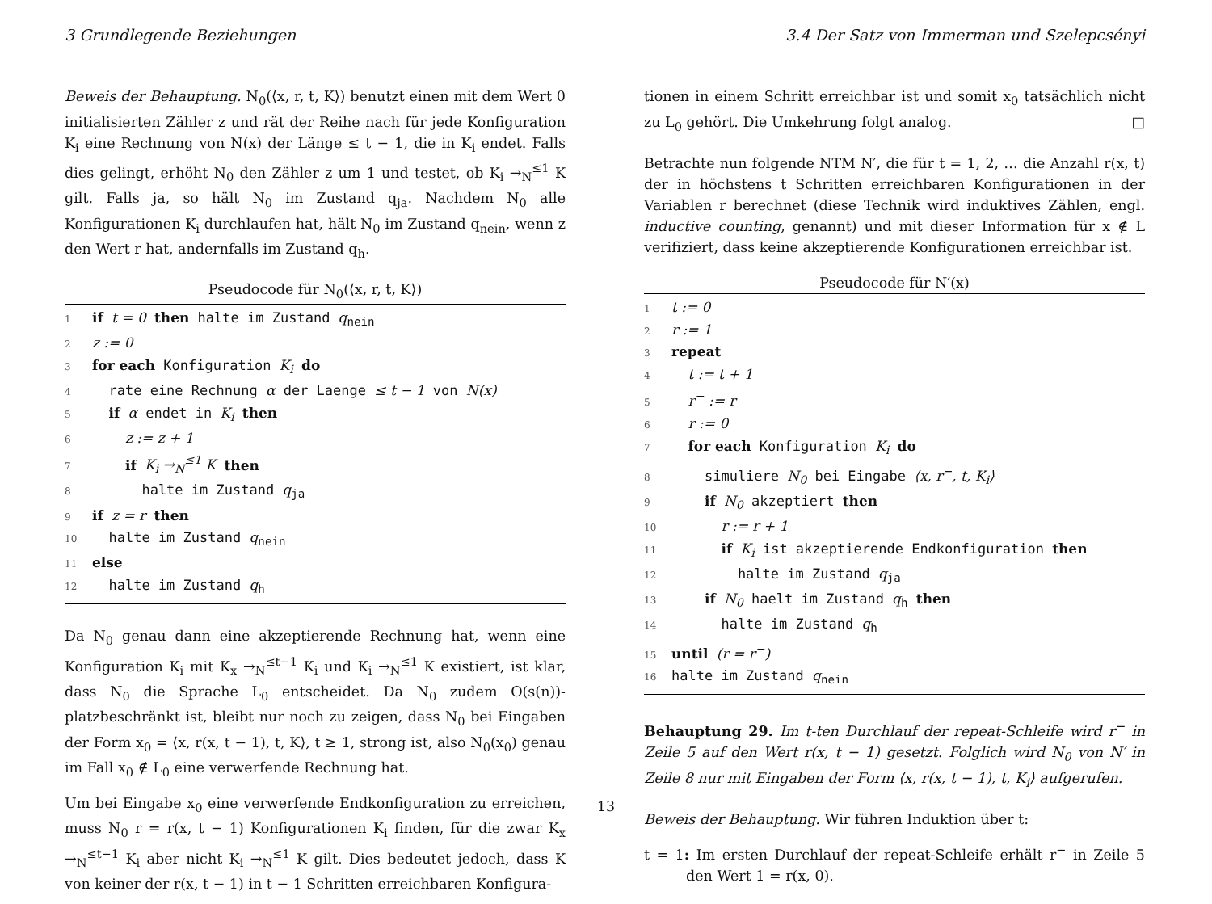3 Grundlegende Beziehungen 3.4 Der Satz von Immerman und Szelepcsényi
Beweis der Behauptung. N<sub>0</sub>(⟨x, r, t, K⟩) benutzt einen mit dem Wert 0 initialisierten Zähler z und rät der Reihe nach für jede Konfiguration K<sub>i</sub> eine Rechnung von N(x) der Länge ≤ t − 1, die in K<sub>i</sub> endet. Falls dies gelingt, erhöht N<sub>0</sub> den Zähler z um 1 und testet, ob K<sub>i</sub> →<sub>N</sub><sup>≤1</sup> K gilt. Falls ja, so hält N<sub>0</sub> im Zustand q<sub>ja</sub>. Nachdem N<sub>0</sub> alle Konfigurationen K<sub>i</sub> durchlaufen hat, hält N<sub>0</sub> im Zustand q<sub>nein</sub>, wenn z den Wert r hat, andernfalls im Zustand q<sub>h</sub>.
Pseudocode für N<sub>0</sub>(⟨x, r, t, K⟩)
1 if t = 0 then halte im Zustand q<sub>nein</sub>
2 z := 0
3 for each Konfiguration K<sub>i</sub> do
4 rate eine Rechnung α der Laenge ≤ t − 1 von N(x)
5 if α endet in K<sub>i</sub> then
6 z := z + 1
7 if K<sub>i</sub> →<sub>N</sub><sup>≤1</sup> K then
8 halte im Zustand q<sub>ja</sub>
9 if z = r then
10 halte im Zustand q<sub>nein</sub>
11 else
12 halte im Zustand q<sub>h</sub>
Da N<sub>0</sub> genau dann eine akzeptierende Rechnung hat, wenn eine Konfiguration K<sub>i</sub> mit K<sub>x</sub> →<sub>N</sub><sup>≤t−1</sup> K<sub>i</sub> und K<sub>i</sub> →<sub>N</sub><sup>≤1</sup> K existiert, ist klar, dass N<sub>0</sub> die Sprache L<sub>0</sub> entscheidet. Da N<sub>0</sub> zudem O(s(n))-platzbeschränkt ist, bleibt nur noch zu zeigen, dass N<sub>0</sub> bei Eingaben der Form x<sub>0</sub> = ⟨x, r(x, t − 1), t, K⟩, t ≥ 1, strong ist, also N<sub>0</sub>(x<sub>0</sub>) genau im Fall x<sub>0</sub> ∉ L<sub>0</sub> eine verwerfende Rechnung hat.
Um bei Eingabe x<sub>0</sub> eine verwerfende Endkonfiguration zu erreichen, muss N<sub>0</sub> r = r(x, t − 1) Konfigurationen K<sub>i</sub> finden, für die zwar K<sub>x</sub> →<sub>N</sub><sup>≤t−1</sup> K<sub>i</sub> aber nicht K<sub>i</sub> →<sub>N</sub><sup>≤1</sup> K gilt. Dies bedeutet jedoch, dass K von keiner der r(x, t − 1) in t − 1 Schritten erreichbaren Konfigura-
tionen in einem Schritt erreichbar ist und somit x<sub>0</sub> tatsächlich nicht zu L<sub>0</sub> gehört. Die Umkehrung folgt analog. □
Betrachte nun folgende NTM N′, die für t = 1, 2, … die Anzahl r(x, t) der in höchstens t Schritten erreichbaren Konfigurationen in der Variablen r berechnet (diese Technik wird induktives Zählen, engl. inductive counting, genannt) und mit dieser Information für x ∉ L verifiziert, dass keine akzeptierende Konfigurationen erreichbar ist.
Pseudocode für N′(x)
1 t := 0
2 r := 1
3 repeat
4 t := t + 1
5 r<sup>−</sup> := r
6 r := 0
7 for each Konfiguration K<sub>i</sub> do
8 simuliere N<sub>0</sub> bei Eingabe ⟨x, r<sup>−</sup>, t, K<sub>i</sub>⟩
9 if N<sub>0</sub> akzeptiert then
10 r := r + 1
11 if K<sub>i</sub> ist akzeptierende Endkonfiguration then
12 halte im Zustand q<sub>ja</sub>
13 if N<sub>0</sub> haelt im Zustand q<sub>h</sub> then
14 halte im Zustand q<sub>h</sub>
15 until (r = r<sup>−</sup>)
16 halte im Zustand q<sub>nein</sub>
Behauptung 29. Im t-ten Durchlauf der repeat-Schleife wird r<sup>−</sup> in Zeile 5 auf den Wert r(x, t − 1) gesetzt. Folglich wird N<sub>0</sub> von N′ in Zeile 8 nur mit Eingaben der Form ⟨x, r(x, t − 1), t, K<sub>i</sub>⟩ aufgerufen.
Beweis der Behauptung. Wir führen Induktion über t:
t = 1: Im ersten Durchlauf der repeat-Schleife erhält r<sup>−</sup> in Zeile 5 den Wert 1 = r(x, 0).
13